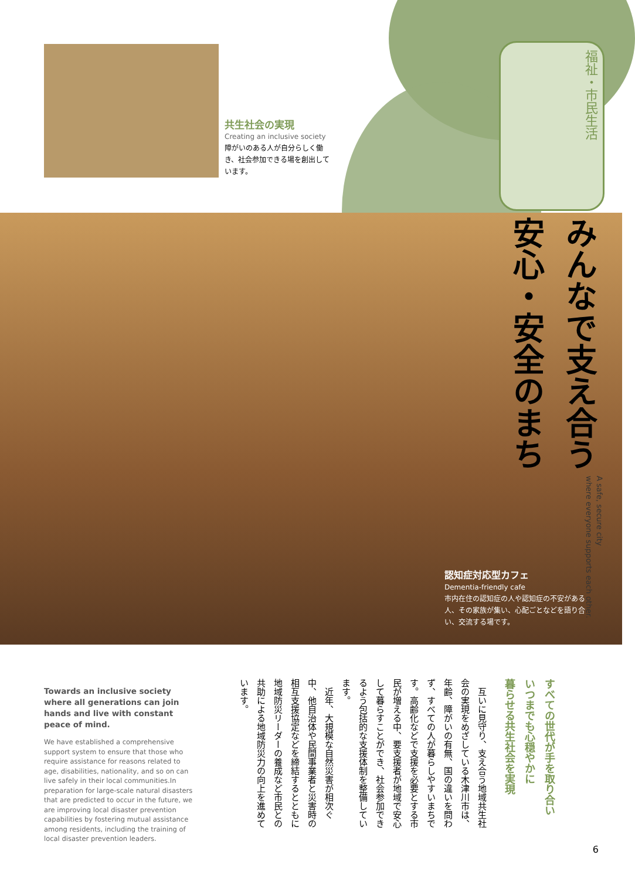共生社会の実現
Creating an inclusive society
障がいのある人が自分らしく働き、社会参加できる場を創出しています。
福祉・市民生活
みんなで支え合う
安心・安全のまち
A safe, secure city
where everyone supports each other.
認知症対応型カフェ
Dementia-friendly cafe
市内在住の認知症の人や認知症の不安がある人、その家族が集い、心配ごとなどを語り合い、交流する場です。
Towards an inclusive society where all generations can join hands and live with constant peace of mind.
We have established a comprehensive support system to ensure that those who require assistance for reasons related to age, disabilities, nationality, and so on can live safely in their local communities.In preparation for large-scale natural disasters that are predicted to occur in the future, we are improving local disaster prevention capabilities by fostering mutual assistance among residents, including the training of local disaster prevention leaders.
すべての世代が手を取り合い
いつまでも心穏やかに
暮らせる共生社会を実現
　互いに見守り、支え合う地域共生社会の実現をめざしている木津川市は、年齢、障がいの有無、国の違いを問わず、すべての人が暮らしやすいまちです。高齢化などで支援を必要とする市民が増える中、要支援者が地域で安心して暮らすことができ、社会参加できるよう包括的な支援体制を整備しています。
　近年、大規模な自然災害が相次ぐ中、他自治体や民間事業者と災害時の相互支援協定などを締結するとともに地域防災リーダーの養成など市民との共助による地域防災力の向上を進めています。
6